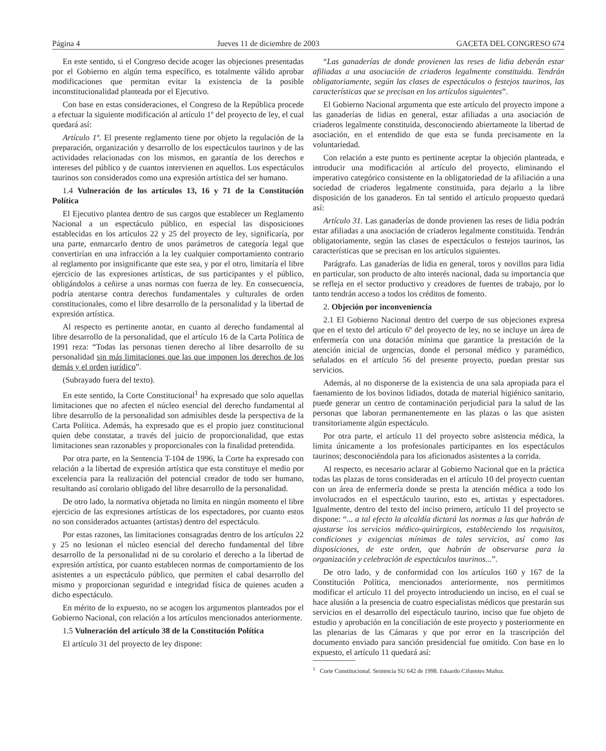Página 4 Jueves 11 de diciembre de 2003 GACETA DEL CONGRESO 674
En este sentido, si el Congreso decide acoger las objeciones presentadas por el Gobierno en algún tema específico, es totalmente válido aprobar modificaciones que permitan evitar la existencia de la posible inconstitucionalidad planteada por el Ejecutivo.
Con base en estas consideraciones, el Congreso de la República procede a efectuar la siguiente modificación al artículo 1º del proyecto de ley, el cual quedará así:
Artículo 1º. El presente reglamento tiene por objeto la regulación de la preparación, organización y desarrollo de los espectáculos taurinos y de las actividades relacionadas con los mismos, en garantía de los derechos e intereses del público y de cuantos intervienen en aquellos. Los espectáculos taurinos son considerados como una expresión artística del ser humano.
1.4 Vulneración de los artículos 13, 16 y 71 de la Constitución Política
El Ejecutivo plantea dentro de sus cargos que establecer un Reglamento Nacional a un espectáculo público, en especial las disposiciones establecidas en los artículos 22 y 25 del proyecto de ley, significaría, por una parte, enmarcarlo dentro de unos parámetros de categoría legal que convertirían en una infracción a la ley cualquier comportamiento contrario al reglamento por insignificante que este sea, y por el otro, limitaría el libre ejercicio de las expresiones artísticas, de sus participantes y el público, obligándolos a ceñirse a unas normas con fuerza de ley. En consecuencia, podría atentarse contra derechos fundamentales y culturales de orden constitucionales, como el libre desarrollo de la personalidad y la libertad de expresión artística.
Al respecto es pertinente anotar, en cuanto al derecho fundamental al libre desarrollo de la personalidad, que el artículo 16 de la Carta Política de 1991 reza: “Todas las personas tienen derecho al libre desarrollo de su personalidad sin más limitaciones que las que imponen los derechos de los demás y el orden jurídico”.
(Subrayado fuera del texto).
En este sentido, la Corte Constitucional<sup>1</sup> ha expresado que solo aquellas limitaciones que no afecten el núcleo esencial del derecho fundamental al libre desarrollo de la personalidad son admisibles desde la perspectiva de la Carta Política. Además, ha expresado que es el propio juez constitucional quien debe constatar, a través del juicio de proporcionalidad, que estas limitaciones sean razonables y proporcionales con la finalidad pretendida.
Por otra parte, en la Sentencia T-104 de 1996, la Corte ha expresado con relación a la libertad de expresión artística que esta constituye el medio por excelencia para la realización del potencial creador de todo ser humano, resultando así corolario obligado del libre desarrollo de la personalidad.
De otro lado, la normativa objetada no limita en ningún momento el libre ejercicio de las expresiones artísticas de los espectadores, por cuanto estos no son considerados actuantes (artistas) dentro del espectáculo.
Por estas razones, las limitaciones consagradas dentro de los artículos 22 y 25 no lesionan el núcleo esencial del derecho fundamental del libre desarrollo de la personalidad ni de su corolario el derecho a la libertad de expresión artística, por cuanto establecen normas de comportamiento de los asistentes a un espectáculo público, que permiten el cabal desarrollo del mismo y proporcionan seguridad e integridad física de quienes acuden a dicho espectáculo.
En mérito de lo expuesto, no se acogen los argumentos planteados por el Gobierno Nacional, con relación a los artículos mencionados anteriormente.
1.5 Vulneración del artículo 38 de la Constitución Política
El artículo 31 del proyecto de ley dispone:
“Las ganaderías de donde provienen las reses de lidia deberán estar afiliadas a una asociación de criaderos legalmente constituida. Tendrán obligatoriamente, según las clases de espectáculos o festejos taurinos, las características que se precisan en los artículos siguientes”.
El Gobierno Nacional argumenta que este artículo del proyecto impone a las ganaderías de lidias en general, estar afiliadas a una asociación de criaderos legalmente constituida, desconociendo abiertamente la libertad de asociación, en el entendido de que esta se funda precisamente en la voluntariedad.
Con relación a este punto es pertinente aceptar la objeción planteada, e introducir una modificación al artículo del proyecto, eliminando el imperativo categórico consistente en la obligatoriedad de la afiliación a una sociedad de criaderos legalmente constituida, para dejarlo a la libre disposición de los ganaderos. En tal sentido el artículo propuesto quedará así:
Artículo 31. Las ganaderías de donde provienen las reses de lidia podrán estar afiliadas a una asociación de criaderos legalmente constituida. Tendrán obligatoriamente, según las clases de espectáculos o festejos taurinos, las características que se precisan en los artículos siguientes.
Parágrafo. Las ganaderías de lidia en general, toros y novillos para lidia en particular, son producto de alto interés nacional, dada su importancia que se refleja en el sector productivo y creadores de fuentes de trabajo, por lo tanto tendrán acceso a todos los créditos de fomento.
2. Objeción por inconveniencia
2.1 El Gobierno Nacional dentro del cuerpo de sus objeciones expresa que en el texto del artículo 6º del proyecto de ley, no se incluye un área de enfermería con una dotación mínima que garantice la prestación de la atención inicial de urgencias, donde el personal médico y paramédico, señalados en el artículo 56 del presente proyecto, puedan prestar sus servicios.
Además, al no disponerse de la existencia de una sala apropiada para el faenamiento de los bovinos lidiados, dotada de material higiénico sanitario, puede generar un centro de contaminación perjudicial para la salud de las personas que laboran permanentemente en las plazas o las que asisten transitoriamente algún espectáculo.
Por otra parte, el artículo 11 del proyecto sobre asistencia médica, la limita únicamente a los profesionales participantes en los espectáculos taurinos; desconociéndola para los aficionados asistentes a la corrida.
Al respecto, es necesario aclarar al Gobierno Nacional que en la práctica todas las plazas de toros consideradas en el artículo 10 del proyecto cuentan con un área de enfermería donde se presta la atención médica a todo los involucrados en el espectáculo taurino, esto es, artistas y espectadores. Igualmente, dentro del texto del inciso primero, artículo 11 del proyecto se dispone: “... a tal efecto la alcaldía dictará las normas a las que habrán de ajustarse los servicios médico-quirúrgicos, estableciendo los requisitos, condiciones y exigencias mínimas de tales servicios, así como las disposiciones, de este orden, que habrán de observarse para la organización y celebración de espectáculos taurinos...”.
De otro lado, y de conformidad con los artículos 160 y 167 de la Constitución Política, mencionados anteriormente, nos permitimos modificar el artículo 11 del proyecto introduciendo un inciso, en el cual se hace alusión a la presencia de cuatro especialistas médicos que prestarán sus servicios en el desarrollo del espectáculo taurino, inciso que fue objeto de estudio y aprobación en la conciliación de este proyecto y posteriormente en las plenarias de las Cámaras y que por error en la trascripción del documento enviado para sanción presidencial fue omitido. Con base en lo expuesto, el artículo 11 quedará así:
<sup>1</sup> Corte Constitucional. Sentencia SU 642 de 1998. Eduardo Cifuentes Muñoz.